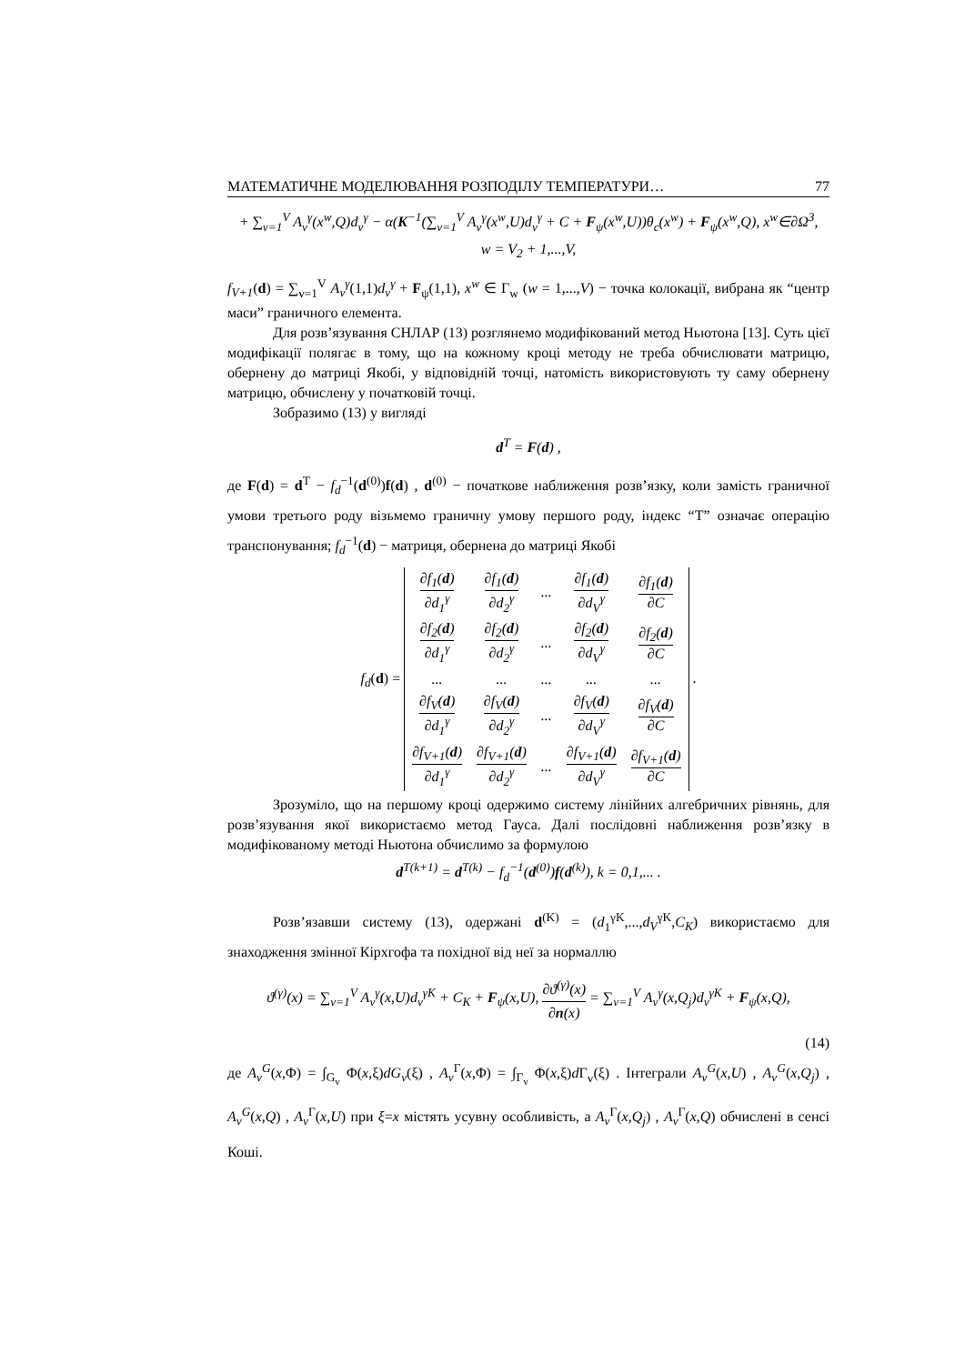МАТЕМАТИЧНЕ МОДЕЛЮВАННЯ РОЗПОДІЛУ ТЕМПЕРАТУРИ… 77
+ ∑<sub>v=1</sub><sup>V</sup> A<sub>v</sub><sup>γ</sup>(x<sup>w</sup>,Q)d<sub>v</sub><sup>γ</sup> − α(K<sup>−1</sup>(∑<sub>v=1</sub><sup>V</sup> A<sub>v</sub><sup>γ</sup>(x<sup>w</sup>,U)d<sub>v</sub><sup>γ</sup> + C + F<sub>ψ</sub>(x<sup>w</sup>,U))θ<sub>c</sub>(x<sup>w</sup>) + F<sub>ψ</sub>(x<sup>w</sup>,Q), x<sup>w</sup>∈∂Ω<sup>3</sup>,
w = V<sub>2</sub> + 1,...,V,
f<sub>V+1</sub>(d) = ∑<sub>v=1</sub><sup>V</sup> A<sub>v</sub><sup>γ</sup>(1,1)d<sub>v</sub><sup>γ</sup> + F<sub>ψ</sub>(1,1), x<sup>w</sup> ∈ Γ<sub>w</sub> (w = 1,...,V) − точка колокації, вибрана як “центр маси” граничного елемента.
Для розв’язування СНЛАР (13) розглянемо модифікований метод Ньютона [13]. Суть цієї модифікації полягає в тому, що на кожному кроці методу не треба обчислювати матрицю, обернену до матриці Якобі, у відповідній точці, натомість використовують ту саму обернену матрицю, обчислену у початковій точці.
Зобразимо (13) у вигляді
d<sup>T</sup> = F(d) ,
де F(d) = d<sup>T</sup> − f<sub>d</sub><sup>−1</sup>(d<sup>(0)</sup>)f(d) , d<sup>(0)</sup> − початкове наближення розв’язку, коли замість граничної умови третього роду візьмемо граничну умову першого роду, індекс “T” означає операцію транспонування; f<sub>d</sub><sup>−1</sup>(d) − матриця, обернена до матриці Якобі
f<sub>d</sub>(d) =
| ∂f<sub>1</sub>( d ) ∂d<sub>1</sub><sup>γ</sup> | ∂f<sub>1</sub>( d ) ∂d<sub>2</sub><sup>γ</sup> | ... | ∂f<sub>1</sub>( d ) ∂d<sub>V</sub><sup>γ</sup> | ∂f<sub>1</sub>( d ) ∂C |
| ∂f<sub>2</sub>( d ) ∂d<sub>1</sub><sup>γ</sup> | ∂f<sub>2</sub>( d ) ∂d<sub>2</sub><sup>γ</sup> | ... | ∂f<sub>2</sub>( d ) ∂d<sub>V</sub><sup>γ</sup> | ∂f<sub>2</sub>( d ) ∂C |
| ... | ... | ... | ... | ... |
| ∂f<sub>V</sub>( d ) ∂d<sub>1</sub><sup>γ</sup> | ∂f<sub>V</sub>( d ) ∂d<sub>2</sub><sup>γ</sup> | ... | ∂f<sub>V</sub>( d ) ∂d<sub>V</sub><sup>γ</sup> | ∂f<sub>V</sub>( d ) ∂C |
| ∂f<sub>V+1</sub>( d ) ∂d<sub>1</sub><sup>γ</sup> | ∂f<sub>V+1</sub>( d ) ∂d<sub>2</sub><sup>γ</sup> | ... | ∂f<sub>V+1</sub>( d ) ∂d<sub>V</sub><sup>γ</sup> | ∂f<sub>V+1</sub>( d ) ∂C |
.
Зрозуміло, що на першому кроці одержимо систему лінійних алгебричних рівнянь, для розв’язування якої використаємо метод Гауса. Далі послідовні наближення розв’язку в модифікованому методі Ньютона обчислимо за формулою
d<sup>T(k+1)</sup> = d<sup>T(k)</sup> − f<sub>d</sub><sup>−1</sup>(d<sup>(0)</sup>)f(d<sup>(k)</sup>), k = 0,1,... .
Розв’язавши систему (13), одержані d<sup>(K)</sup> = (d<sub>1</sub><sup>γK</sup>,...,d<sub>V</sub><sup>γK</sup>,C<sub>K</sub>) використаємо для знаходження змінної Кірхгофа та похідної від неї за нормаллю
ϑ<sup>(γ)</sup>(x) = ∑<sub>v=1</sub><sup>V</sup> A<sub>v</sub><sup>γ</sup>(x,U)d<sub>v</sub><sup>γK</sup> + C<sub>K</sub> + F<sub>ψ</sub>(x,U), ∂ϑ<sup>(γ)</sup>(x) ∂n(x) = ∑<sub>v=1</sub><sup>V</sup> A<sub>v</sub><sup>γ</sup>(x,Q<sub>j</sub>)d<sub>v</sub><sup>γK</sup> + F<sub>ψ</sub>(x,Q),
(14)
де A<sub>v</sub><sup>G</sup>(x,Φ) = ∫<sub>G<sub>v</sub></sub> Φ(x,ξ)dG<sub>v</sub>(ξ) , A<sub>v</sub><sup>Γ</sup>(x,Φ) = ∫<sub>Γ<sub>v</sub></sub> Φ(x,ξ)d Γ<sub>v</sub>(ξ) . Інтеграли A<sub>v</sub><sup>G</sup>(x,U) , A<sub>v</sub><sup>G</sup>(x,Q<sub>j</sub>) , A<sub>v</sub><sup>G</sup>(x,Q) , A<sub>v</sub><sup>Γ</sup>(x,U) при ξ=x містять усувну особливість, а A<sub>v</sub><sup>Γ</sup>(x,Q<sub>j</sub>) , A<sub>v</sub><sup>Γ</sup>(x,Q) обчислені в сенсі Коші.